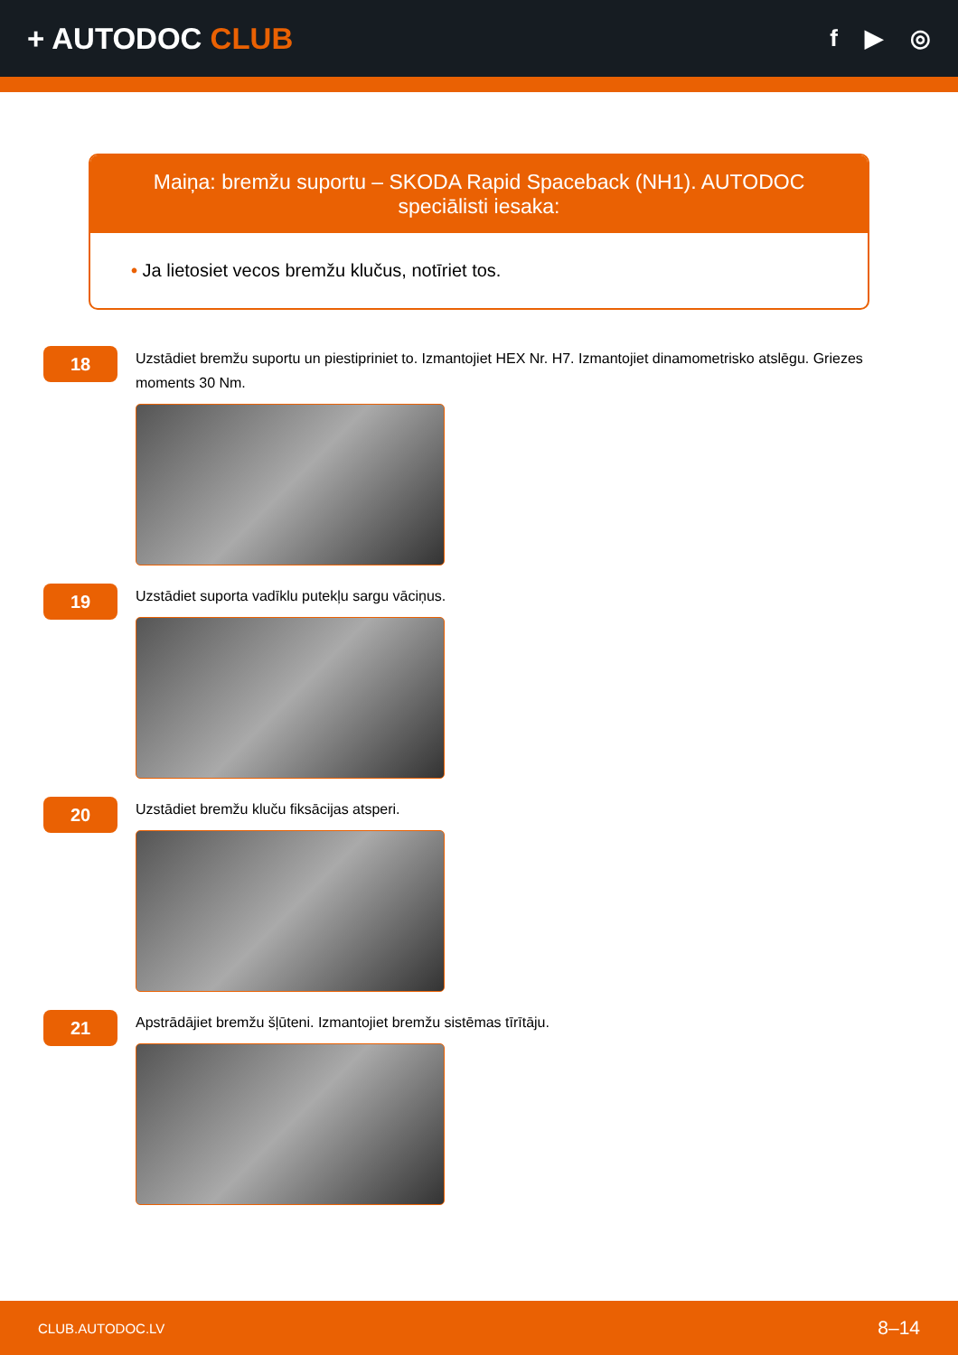+ AUTODOC CLUB
f ▶ ◎
Maiņa: bremžu suportu – SKODA Rapid Spaceback (NH1). AUTODOC speciālisti iesaka:
• Ja lietosiet vecos bremžu klučus, notīriet tos.
18
Uzstādiet bremžu suportu un piestipriniet to. Izmantojiet HEX Nr. H7. Izmantojiet dinamometrisko atslēgu. Griezes moments 30 Nm.
19
Uzstādiet suporta vadīklu putekļu sargu vāciņus.
20
Uzstādiet bremžu kluču fiksācijas atsperi.
21
Apstrādājiet bremžu šļūteni. Izmantojiet bremžu sistēmas tīrītāju.
CLUB.AUTODOC.LV 8–14